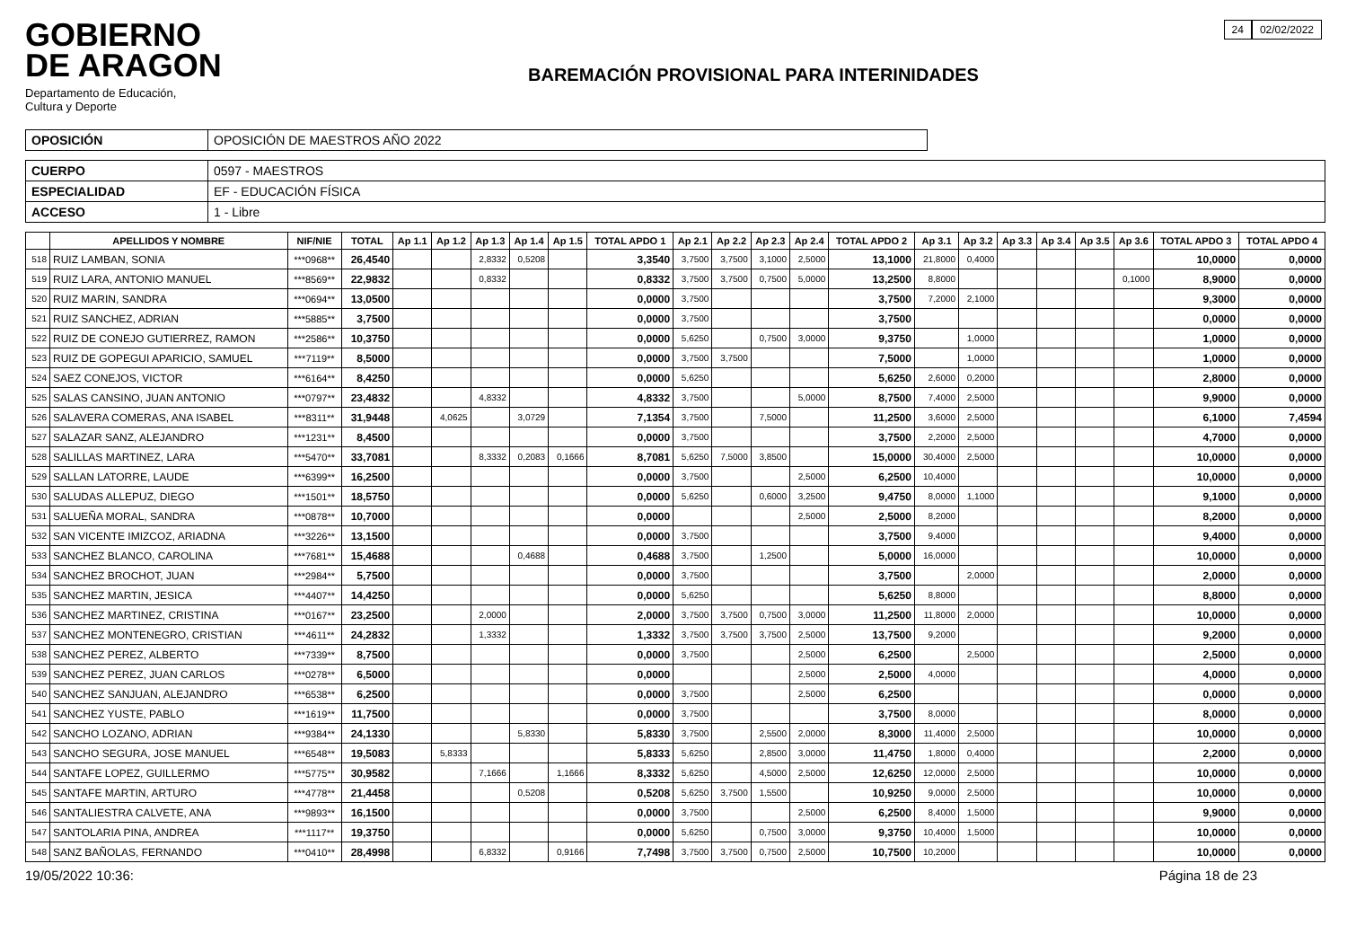GOBIERNO
DE ARAGON
Departamento de Educación,
Cultura y Deporte
BAREMACIÓN PROVISIONAL PARA INTERINIDADES
24 02/02/2022
| OPOSICIÓN | OPOSICIÓN DE MAESTROS AÑO 2022 |
| CUERPO | 0597 - MAESTROS |
| ESPECIALIDAD | EF - EDUCACIÓN FÍSICA |
| ACCESO | 1 - Libre |
| | APELLIDOS Y NOMBRE | NIF/NIE | TOTAL | Ap 1.1 | Ap 1.2 | Ap 1.3 | Ap 1.4 | Ap 1.5 | TOTAL APDO 1 | Ap 2.1 | Ap 2.2 | Ap 2.3 | Ap 2.4 | TOTAL APDO 2 | Ap 3.1 | Ap 3.2 | Ap 3.3 | Ap 3.4 | Ap 3.5 | Ap 3.6 | TOTAL APDO 3 | TOTAL APDO 4 |
| --- | --- | --- | --- | --- | --- | --- | --- | --- | --- | --- | --- | --- | --- | --- | --- | --- | --- | --- | --- | --- | --- | --- |
| 518 | RUIZ LAMBAN, SONIA | ***0968** | 26,4540 | | | 2,8332 | 0,5208 | | 3,3540 | 3,7500 | 3,7500 | 3,1000 | 2,5000 | 13,1000 | 21,8000 | 0,4000 | | | | | 10,0000 | 0,0000 |
| 519 | RUIZ LARA, ANTONIO MANUEL | ***8569** | 22,9832 | | | 0,8332 | | | 0,8332 | 3,7500 | 3,7500 | 0,7500 | 5,0000 | 13,2500 | 8,8000 | | | | | 0,1000 | 8,9000 | 0,0000 |
| 520 | RUIZ MARIN, SANDRA | ***0694** | 13,0500 | | | | | | 0,0000 | 3,7500 | | | | 3,7500 | 7,2000 | 2,1000 | | | | | 9,3000 | 0,0000 |
| 521 | RUIZ SANCHEZ, ADRIAN | ***5885** | 3,7500 | | | | | | 0,0000 | 3,7500 | | | | 3,7500 | | | | | | | 0,0000 | 0,0000 |
| 522 | RUIZ DE CONEJO GUTIERREZ, RAMON | ***2586** | 10,3750 | | | | | | 0,0000 | 5,6250 | | 0,7500 | 3,0000 | 9,3750 | | 1,0000 | | | | | 1,0000 | 0,0000 |
| 523 | RUIZ DE GOPEGUI APARICIO, SAMUEL | ***7119** | 8,5000 | | | | | | 0,0000 | 3,7500 | 3,7500 | | | 7,5000 | | 1,0000 | | | | | 1,0000 | 0,0000 |
| 524 | SAEZ CONEJOS, VICTOR | ***6164** | 8,4250 | | | | | | 0,0000 | 5,6250 | | | | 5,6250 | 2,6000 | 0,2000 | | | | | 2,8000 | 0,0000 |
| 525 | SALAS CANSINO, JUAN ANTONIO | ***0797** | 23,4832 | | | 4,8332 | | | 4,8332 | 3,7500 | | | 5,0000 | 8,7500 | 7,4000 | 2,5000 | | | | | 9,9000 | 0,0000 |
| 526 | SALAVERA COMERAS, ANA ISABEL | ***8311** | 31,9448 | | 4,0625 | | 3,0729 | | 7,1354 | 3,7500 | | 7,5000 | | 11,2500 | 3,6000 | 2,5000 | | | | | 6,1000 | 7,4594 |
| 527 | SALAZAR SANZ, ALEJANDRO | ***1231** | 8,4500 | | | | | | 0,0000 | 3,7500 | | | | 3,7500 | 2,2000 | 2,5000 | | | | | 4,7000 | 0,0000 |
| 528 | SALILLAS MARTINEZ, LARA | ***5470** | 33,7081 | | | 8,3332 | 0,2083 | 0,1666 | 8,7081 | 5,6250 | 7,5000 | 3,8500 | | 15,0000 | 30,4000 | 2,5000 | | | | | 10,0000 | 0,0000 |
| 529 | SALLAN LATORRE, LAUDE | ***6399** | 16,2500 | | | | | | 0,0000 | 3,7500 | | | 2,5000 | 6,2500 | 10,4000 | | | | | | 10,0000 | 0,0000 |
| 530 | SALUDAS ALLEPUZ, DIEGO | ***1501** | 18,5750 | | | | | | 0,0000 | 5,6250 | | 0,6000 | 3,2500 | 9,4750 | 8,0000 | 1,1000 | | | | | 9,1000 | 0,0000 |
| 531 | SALUEÑA MORAL, SANDRA | ***0878** | 10,7000 | | | | | | 0,0000 | | | | 2,5000 | 2,5000 | 8,2000 | | | | | | 8,2000 | 0,0000 |
| 532 | SAN VICENTE IMIZCOZ, ARIADNA | ***3226** | 13,1500 | | | | | | 0,0000 | 3,7500 | | | | 3,7500 | 9,4000 | | | | | | 9,4000 | 0,0000 |
| 533 | SANCHEZ BLANCO, CAROLINA | ***7681** | 15,4688 | | | | 0,4688 | | 0,4688 | 3,7500 | | 1,2500 | | 5,0000 | 16,0000 | | | | | | 10,0000 | 0,0000 |
| 534 | SANCHEZ BROCHOT, JUAN | ***2984** | 5,7500 | | | | | | 0,0000 | 3,7500 | | | | 3,7500 | | 2,0000 | | | | | 2,0000 | 0,0000 |
| 535 | SANCHEZ MARTIN, JESICA | ***4407** | 14,4250 | | | | | | 0,0000 | 5,6250 | | | | 5,6250 | 8,8000 | | | | | | 8,8000 | 0,0000 |
| 536 | SANCHEZ MARTINEZ, CRISTINA | ***0167** | 23,2500 | | | 2,0000 | | | 2,0000 | 3,7500 | 3,7500 | 0,7500 | 3,0000 | 11,2500 | 11,8000 | 2,0000 | | | | | 10,0000 | 0,0000 |
| 537 | SANCHEZ MONTENEGRO, CRISTIAN | ***4611** | 24,2832 | | | 1,3332 | | | 1,3332 | 3,7500 | 3,7500 | 3,7500 | 2,5000 | 13,7500 | 9,2000 | | | | | | 9,2000 | 0,0000 |
| 538 | SANCHEZ PEREZ, ALBERTO | ***7339** | 8,7500 | | | | | | 0,0000 | 3,7500 | | | 2,5000 | 6,2500 | | 2,5000 | | | | | 2,5000 | 0,0000 |
| 539 | SANCHEZ PEREZ, JUAN CARLOS | ***0278** | 6,5000 | | | | | | 0,0000 | | | | 2,5000 | 2,5000 | 4,0000 | | | | | | 4,0000 | 0,0000 |
| 540 | SANCHEZ SANJUAN, ALEJANDRO | ***6538** | 6,2500 | | | | | | 0,0000 | 3,7500 | | | 2,5000 | 6,2500 | | | | | | | 0,0000 | 0,0000 |
| 541 | SANCHEZ YUSTE, PABLO | ***1619** | 11,7500 | | | | | | 0,0000 | 3,7500 | | | | 3,7500 | 8,0000 | | | | | | 8,0000 | 0,0000 |
| 542 | SANCHO LOZANO, ADRIAN | ***9384** | 24,1330 | | | | 5,8330 | | 5,8330 | 3,7500 | | 2,5500 | 2,0000 | 8,3000 | 11,4000 | 2,5000 | | | | | 10,0000 | 0,0000 |
| 543 | SANCHO SEGURA, JOSE MANUEL | ***6548** | 19,5083 | | 5,8333 | | | | 5,8333 | 5,6250 | | 2,8500 | 3,0000 | 11,4750 | 1,8000 | 0,4000 | | | | | 2,2000 | 0,0000 |
| 544 | SANTAFE LOPEZ, GUILLERMO | ***5775** | 30,9582 | | | 7,1666 | | 1,1666 | 8,3332 | 5,6250 | | 4,5000 | 2,5000 | 12,6250 | 12,0000 | 2,5000 | | | | | 10,0000 | 0,0000 |
| 545 | SANTAFE MARTIN, ARTURO | ***4778** | 21,4458 | | | | 0,5208 | | 0,5208 | 5,6250 | 3,7500 | 1,5500 | | 10,9250 | 9,0000 | 2,5000 | | | | | 10,0000 | 0,0000 |
| 546 | SANTALIESTRA CALVETE, ANA | ***9893** | 16,1500 | | | | | | 0,0000 | 3,7500 | | | 2,5000 | 6,2500 | 8,4000 | 1,5000 | | | | | 9,9000 | 0,0000 |
| 547 | SANTOLARIA PINA, ANDREA | ***1117** | 19,3750 | | | | | | 0,0000 | 5,6250 | | 0,7500 | 3,0000 | 9,3750 | 10,4000 | 1,5000 | | | | | 10,0000 | 0,0000 |
| 548 | SANZ BAÑOLAS, FERNANDO | ***0410** | 28,4998 | | | 6,8332 | | 0,9166 | 7,7498 | 3,7500 | 3,7500 | 0,7500 | 2,5000 | 10,7500 | 10,2000 | | | | | | 10,0000 | 0,0000 |
19/05/2022 10:36: Página 18 de 23